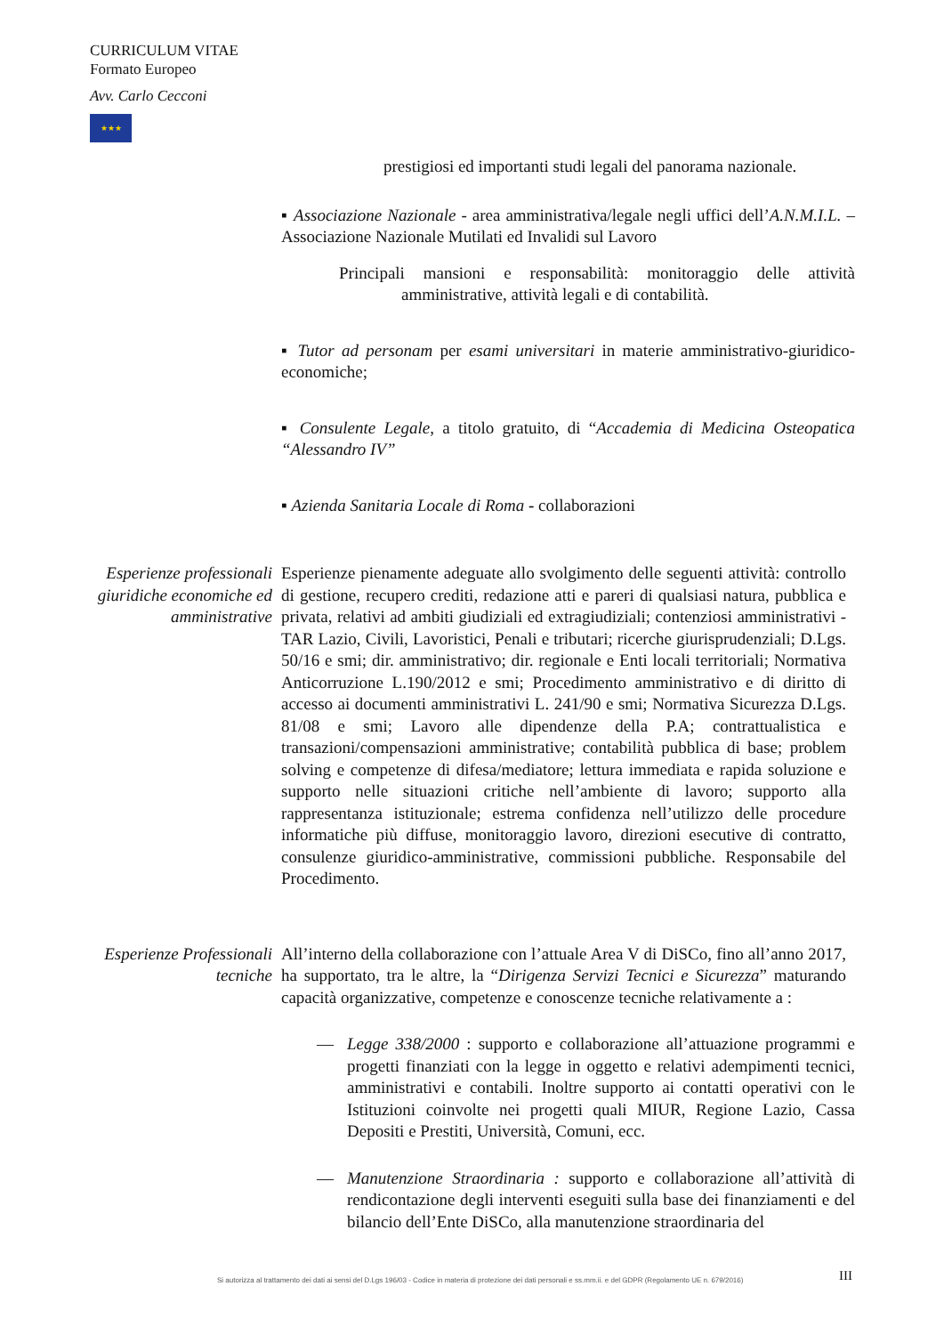CURRICULUM VITAE
Formato Europeo
Avv. Carlo Cecconi
★★★
prestigiosi ed importanti studi legali del panorama nazionale.
▪ Associazione Nazionale - area amministrativa/legale negli uffici dell’A.N.M.I.L. – Associazione Nazionale Mutilati ed Invalidi sul Lavoro
Principali mansioni e responsabilità: monitoraggio delle attività amministrative, attività legali e di contabilità.
▪ Tutor ad personam per esami universitari in materie amministrativo-giuridico-economiche;
▪ Consulente Legale, a titolo gratuito, di “Accademia di Medicina Osteopatica “Alessandro IV”
▪ Azienda Sanitaria Locale di Roma - collaborazioni
Esperienze professionali giuridiche economiche ed amministrative
Esperienze pienamente adeguate allo svolgimento delle seguenti attività: controllo di gestione, recupero crediti, redazione atti e pareri di qualsiasi natura, pubblica e privata, relativi ad ambiti giudiziali ed extragiudiziali; contenziosi amministrativi - TAR Lazio, Civili, Lavoristici, Penali e tributari; ricerche giurisprudenziali; D.Lgs. 50/16 e smi; dir. amministrativo; dir. regionale e Enti locali territoriali; Normativa Anticorruzione L.190/2012 e smi; Procedimento amministrativo e di diritto di accesso ai documenti amministrativi L. 241/90 e smi; Normativa Sicurezza D.Lgs. 81/08 e smi; Lavoro alle dipendenze della P.A; contrattualistica e transazioni/compensazioni amministrative; contabilità pubblica di base; problem solving e competenze di difesa/mediatore; lettura immediata e rapida soluzione e supporto nelle situazioni critiche nell’ambiente di lavoro; supporto alla rappresentanza istituzionale; estrema confidenza nell’utilizzo delle procedure informatiche più diffuse, monitoraggio lavoro, direzioni esecutive di contratto, consulenze giuridico-amministrative, commissioni pubbliche. Responsabile del Procedimento.
Esperienze Professionali tecniche
All’interno della collaborazione con l’attuale Area V di DiSCo, fino all’anno 2017, ha supportato, tra le altre, la “Dirigenza Servizi Tecnici e Sicurezza” maturando capacità organizzative, competenze e conoscenze tecniche relativamente a :
— Legge 338/2000 : supporto e collaborazione all’attuazione programmi e progetti finanziati con la legge in oggetto e relativi adempimenti tecnici, amministrativi e contabili. Inoltre supporto ai contatti operativi con le Istituzioni coinvolte nei progetti quali MIUR, Regione Lazio, Cassa Depositi e Prestiti, Università, Comuni, ecc.
— Manutenzione Straordinaria : supporto e collaborazione all’attività di rendicontazione degli interventi eseguiti sulla base dei finanziamenti e del bilancio dell’Ente DiSCo, alla manutenzione straordinaria del
Si autorizza al trattamento dei dati ai sensi del D.Lgs 196/03 - Codice in materia di protezione dei dati personali e ss.mm.ii. e del GDPR (Regolamento UE n. 679/2016)
III